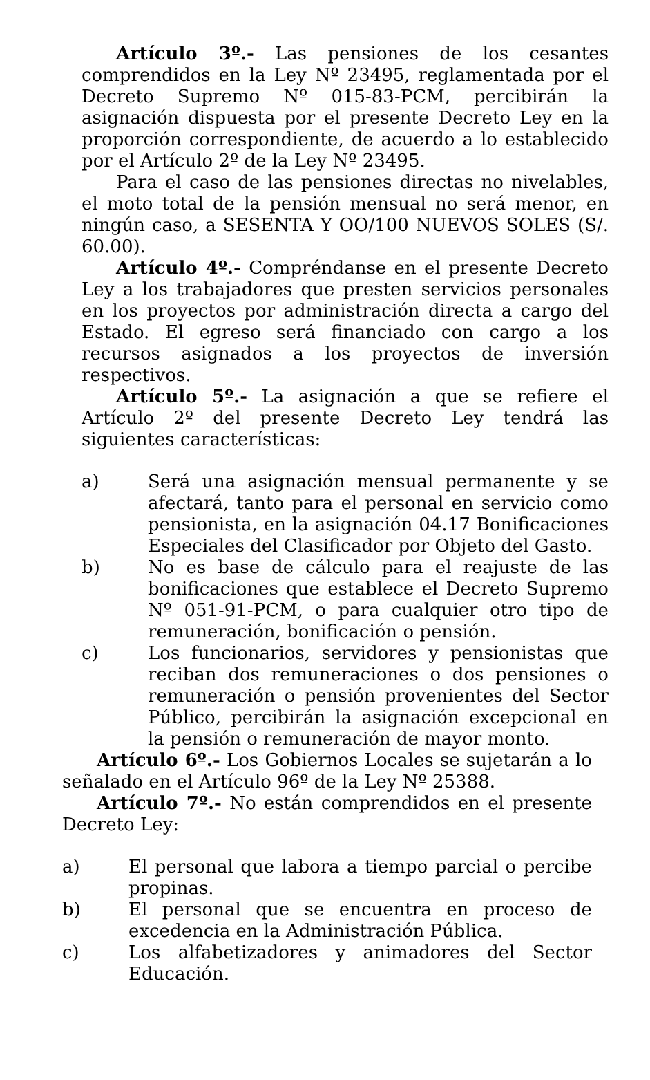Artículo 3º.- Las pensiones de los cesantes comprendidos en la Ley Nº 23495, reglamentada por el Decreto Supremo Nº 015-83-PCM, percibirán la asignación dispuesta por el presente Decreto Ley en la proporción correspondiente, de acuerdo a lo establecido por el Artículo 2º de la Ley Nº 23495.
Para el caso de las pensiones directas no nivelables, el moto total de la pensión mensual no será menor, en ningún caso, a SESENTA Y OO/100 NUEVOS SOLES (S/. 60.00).
Artículo 4º.- Compréndanse en el presente Decreto Ley a los trabajadores que presten servicios personales en los proyectos por administración directa a cargo del Estado. El egreso será financiado con cargo a los recursos asignados a los proyectos de inversión respectivos.
Artículo 5º.- La asignación a que se refiere el Artículo 2º del presente Decreto Ley tendrá las siguientes características:
a) Será una asignación mensual permanente y se afectará, tanto para el personal en servicio como pensionista, en la asignación 04.17 Bonificaciones Especiales del Clasificador por Objeto del Gasto.
b) No es base de cálculo para el reajuste de las bonificaciones que establece el Decreto Supremo Nº 051-91-PCM, o para cualquier otro tipo de remuneración, bonificación o pensión.
c) Los funcionarios, servidores y pensionistas que reciban dos remuneraciones o dos pensiones o remuneración o pensión provenientes del Sector Público, percibirán la asignación excepcional en la pensión o remuneración de mayor monto.
Artículo 6º.- Los Gobiernos Locales se sujetarán a lo señalado en el Artículo 96º de la Ley Nº 25388.
Artículo 7º.- No están comprendidos en el presente Decreto Ley:
a) El personal que labora a tiempo parcial o percibe propinas.
b) El personal que se encuentra en proceso de excedencia en la Administración Pública.
c) Los alfabetizadores y animadores del Sector Educación.